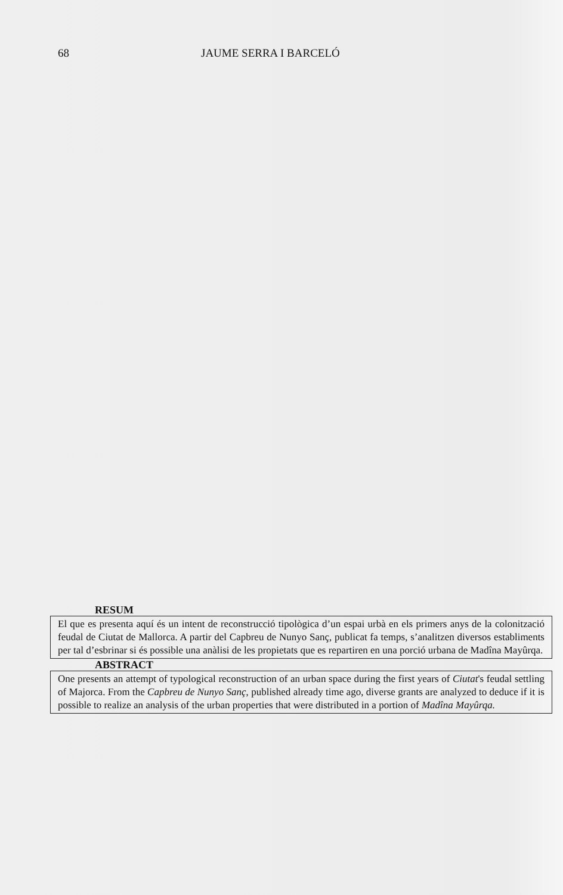68 JAUME SERRA I BARCELÓ
RESUM
El que es presenta aquí és un intent de reconstrucció tipològica d’un espai urbà en els primers anys de la colonització feudal de Ciutat de Mallorca. A partir del Capbreu de Nunyo Sanç, publicat fa temps, s’analitzen diversos establiments per tal d’esbrinar si és possible una anàlisi de les propietats que es repartiren en una porció urbana de Madîna Mayûrqa.
ABSTRACT
One presents an attempt of typological reconstruction of an urban space during the first years of Ciutat's feudal settling of Majorca. From the Capbreu de Nunyo Sanç, published already time ago, diverse grants are analyzed to deduce if it is possible to realize an analysis of the urban properties that were distributed in a portion of Madîna Mayûrqa.